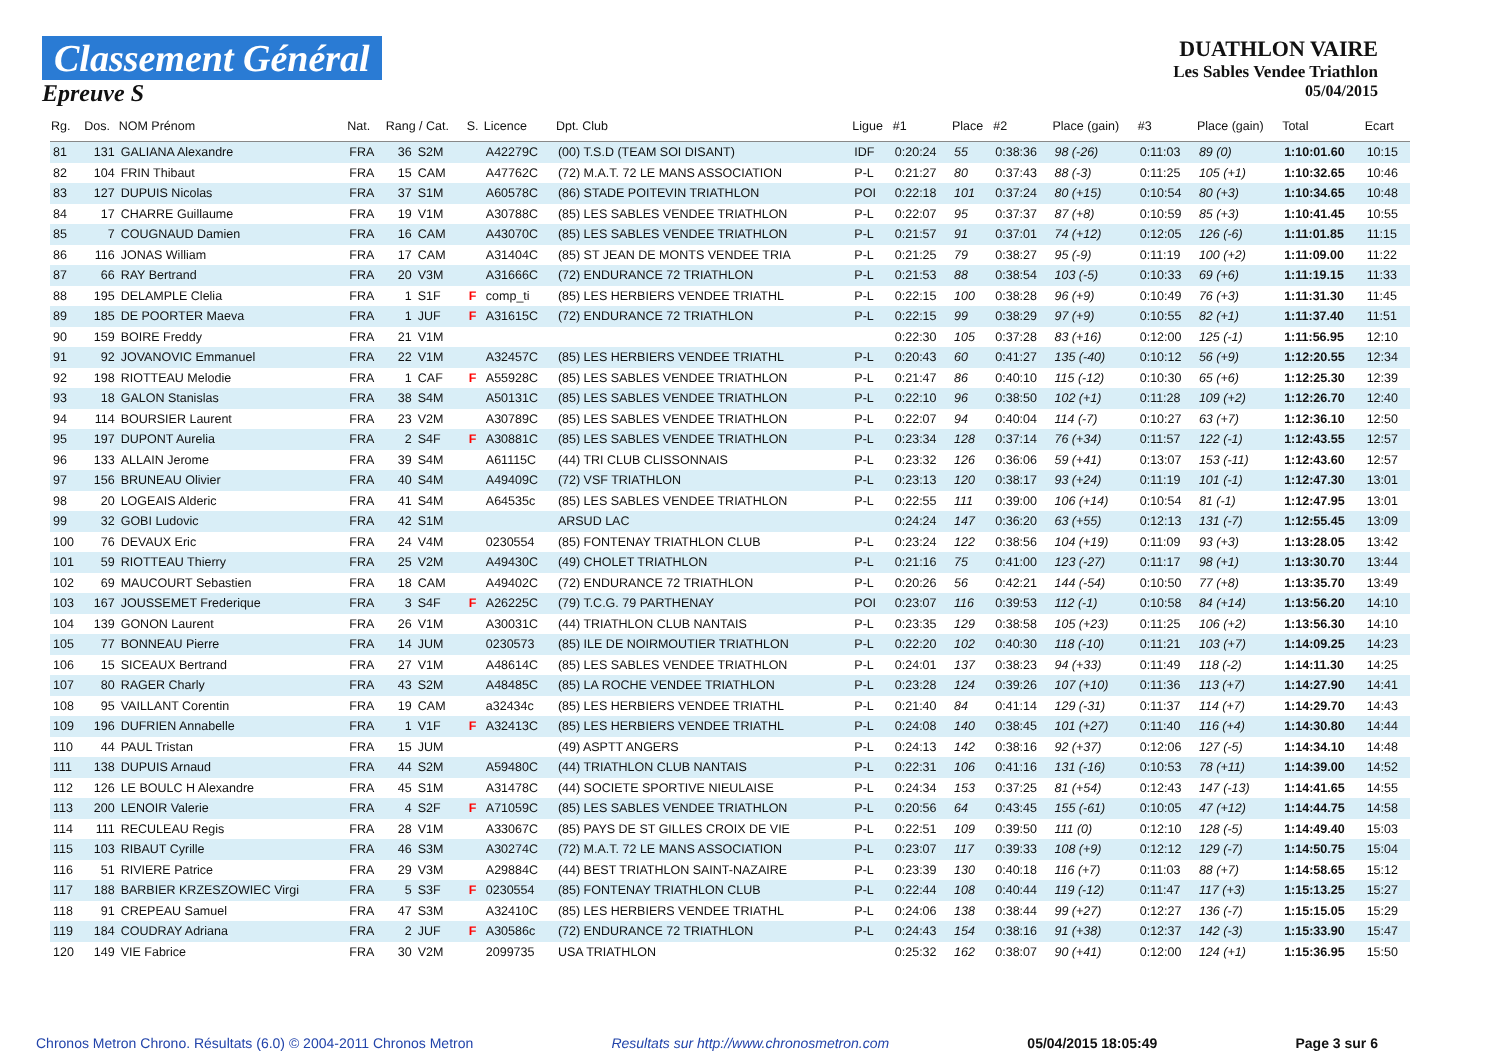Classement Général
Epreuve S
DUATHLON VAIRE
Les Sables Vendee Triathlon
05/04/2015
| Rg. | Dos. | NOM Prénom | Nat. | Rang / Cat. | | S. | Licence | Dpt. Club | Ligue | #1 | Place | #2 | Place (gain) | #3 | Place (gain) | Total | Ecart |
| --- | --- | --- | --- | --- | --- | --- | --- | --- | --- | --- | --- | --- | --- | --- | --- | --- | --- |
| 81 | 131 | GALIANA Alexandre | FRA | 36 | S2M | | A42279C | (00) T.S.D (TEAM SOI DISANT) | IDF | 0:20:24 | 55 | 0:38:36 | 98 (-26) | 0:11:03 | 89 (0) | 1:10:01.60 | 10:15 |
| 82 | 104 | FRIN Thibaut | FRA | 15 | CAM | | A47762C | (72) M.A.T. 72 LE MANS ASSOCIATION | P-L | 0:21:27 | 80 | 0:37:43 | 88 (-3) | 0:11:25 | 105 (+1) | 1:10:32.65 | 10:46 |
| 83 | 127 | DUPUIS Nicolas | FRA | 37 | S1M | | A60578C | (86) STADE POITEVIN TRIATHLON | POI | 0:22:18 | 101 | 0:37:24 | 80 (+15) | 0:10:54 | 80 (+3) | 1:10:34.65 | 10:48 |
| 84 | 17 | CHARRE Guillaume | FRA | 19 | V1M | | A30788C | (85) LES SABLES VENDEE TRIATHLON | P-L | 0:22:07 | 95 | 0:37:37 | 87 (+8) | 0:10:59 | 85 (+3) | 1:10:41.45 | 10:55 |
| 85 | 7 | COUGNAUD Damien | FRA | 16 | CAM | | A43070C | (85) LES SABLES VENDEE TRIATHLON | P-L | 0:21:57 | 91 | 0:37:01 | 74 (+12) | 0:12:05 | 126 (-6) | 1:11:01.85 | 11:15 |
| 86 | 116 | JONAS William | FRA | 17 | CAM | | A31404C | (85) ST JEAN DE MONTS VENDEE TRIA | P-L | 0:21:25 | 79 | 0:38:27 | 95 (-9) | 0:11:19 | 100 (+2) | 1:11:09.00 | 11:22 |
| 87 | 66 | RAY Bertrand | FRA | 20 | V3M | | A31666C | (72) ENDURANCE 72 TRIATHLON | P-L | 0:21:53 | 88 | 0:38:54 | 103 (-5) | 0:10:33 | 69 (+6) | 1:11:19.15 | 11:33 |
| 88 | 195 | DELAMPLE Clelia | FRA | 1 | S1F | F | comp_ti | (85) LES HERBIERS VENDEE TRIATHL | P-L | 0:22:15 | 100 | 0:38:28 | 96 (+9) | 0:10:49 | 76 (+3) | 1:11:31.30 | 11:45 |
| 89 | 185 | DE POORTER Maeva | FRA | 1 | JUF | F | A31615C | (72) ENDURANCE 72 TRIATHLON | P-L | 0:22:15 | 99 | 0:38:29 | 97 (+9) | 0:10:55 | 82 (+1) | 1:11:37.40 | 11:51 |
| 90 | 159 | BOIRE Freddy | FRA | 21 | V1M | | | | | 0:22:30 | 105 | 0:37:28 | 83 (+16) | 0:12:00 | 125 (-1) | 1:11:56.95 | 12:10 |
| 91 | 92 | JOVANOVIC Emmanuel | FRA | 22 | V1M | | A32457C | (85) LES HERBIERS VENDEE TRIATHL | P-L | 0:20:43 | 60 | 0:41:27 | 135 (-40) | 0:10:12 | 56 (+9) | 1:12:20.55 | 12:34 |
| 92 | 198 | RIOTTEAU Melodie | FRA | 1 | CAF | F | A55928C | (85) LES SABLES VENDEE TRIATHLON | P-L | 0:21:47 | 86 | 0:40:10 | 115 (-12) | 0:10:30 | 65 (+6) | 1:12:25.30 | 12:39 |
| 93 | 18 | GALON Stanislas | FRA | 38 | S4M | | A50131C | (85) LES SABLES VENDEE TRIATHLON | P-L | 0:22:10 | 96 | 0:38:50 | 102 (+1) | 0:11:28 | 109 (+2) | 1:12:26.70 | 12:40 |
| 94 | 114 | BOURSIER Laurent | FRA | 23 | V2M | | A30789C | (85) LES SABLES VENDEE TRIATHLON | P-L | 0:22:07 | 94 | 0:40:04 | 114 (-7) | 0:10:27 | 63 (+7) | 1:12:36.10 | 12:50 |
| 95 | 197 | DUPONT Aurelia | FRA | 2 | S4F | F | A30881C | (85) LES SABLES VENDEE TRIATHLON | P-L | 0:23:34 | 128 | 0:37:14 | 76 (+34) | 0:11:57 | 122 (-1) | 1:12:43.55 | 12:57 |
| 96 | 133 | ALLAIN Jerome | FRA | 39 | S4M | | A61115C | (44) TRI CLUB CLISSONNAIS | P-L | 0:23:32 | 126 | 0:36:06 | 59 (+41) | 0:13:07 | 153 (-11) | 1:12:43.60 | 12:57 |
| 97 | 156 | BRUNEAU Olivier | FRA | 40 | S4M | | A49409C | (72) VSF TRIATHLON | P-L | 0:23:13 | 120 | 0:38:17 | 93 (+24) | 0:11:19 | 101 (-1) | 1:12:47.30 | 13:01 |
| 98 | 20 | LOGEAIS Alderic | FRA | 41 | S4M | | A64535c | (85) LES SABLES VENDEE TRIATHLON | P-L | 0:22:55 | 111 | 0:39:00 | 106 (+14) | 0:10:54 | 81 (-1) | 1:12:47.95 | 13:01 |
| 99 | 32 | GOBI Ludovic | FRA | 42 | S1M | | | ARSUD LAC | | 0:24:24 | 147 | 0:36:20 | 63 (+55) | 0:12:13 | 131 (-7) | 1:12:55.45 | 13:09 |
| 100 | 76 | DEVAUX Eric | FRA | 24 | V4M | | 0230554 | (85) FONTENAY TRIATHLON CLUB | P-L | 0:23:24 | 122 | 0:38:56 | 104 (+19) | 0:11:09 | 93 (+3) | 1:13:28.05 | 13:42 |
| 101 | 59 | RIOTTEAU Thierry | FRA | 25 | V2M | | A49430C | (49) CHOLET TRIATHLON | P-L | 0:21:16 | 75 | 0:41:00 | 123 (-27) | 0:11:17 | 98 (+1) | 1:13:30.70 | 13:44 |
| 102 | 69 | MAUCOURT Sebastien | FRA | 18 | CAM | | A49402C | (72) ENDURANCE 72 TRIATHLON | P-L | 0:20:26 | 56 | 0:42:21 | 144 (-54) | 0:10:50 | 77 (+8) | 1:13:35.70 | 13:49 |
| 103 | 167 | JOUSSEMET Frederique | FRA | 3 | S4F | F | A26225C | (79) T.C.G. 79 PARTHENAY | POI | 0:23:07 | 116 | 0:39:53 | 112 (-1) | 0:10:58 | 84 (+14) | 1:13:56.20 | 14:10 |
| 104 | 139 | GONON Laurent | FRA | 26 | V1M | | A30031C | (44) TRIATHLON CLUB NANTAIS | P-L | 0:23:35 | 129 | 0:38:58 | 105 (+23) | 0:11:25 | 106 (+2) | 1:13:56.30 | 14:10 |
| 105 | 77 | BONNEAU Pierre | FRA | 14 | JUM | | 0230573 | (85) ILE DE NOIRMOUTIER TRIATHLON | P-L | 0:22:20 | 102 | 0:40:30 | 118 (-10) | 0:11:21 | 103 (+7) | 1:14:09.25 | 14:23 |
| 106 | 15 | SICEAUX Bertrand | FRA | 27 | V1M | | A48614C | (85) LES SABLES VENDEE TRIATHLON | P-L | 0:24:01 | 137 | 0:38:23 | 94 (+33) | 0:11:49 | 118 (-2) | 1:14:11.30 | 14:25 |
| 107 | 80 | RAGER Charly | FRA | 43 | S2M | | A48485C | (85) LA ROCHE VENDEE TRIATHLON | P-L | 0:23:28 | 124 | 0:39:26 | 107 (+10) | 0:11:36 | 113 (+7) | 1:14:27.90 | 14:41 |
| 108 | 95 | VAILLANT Corentin | FRA | 19 | CAM | | a32434c | (85) LES HERBIERS VENDEE TRIATHL | P-L | 0:21:40 | 84 | 0:41:14 | 129 (-31) | 0:11:37 | 114 (+7) | 1:14:29.70 | 14:43 |
| 109 | 196 | DUFRIEN Annabelle | FRA | 1 | V1F | F | A32413C | (85) LES HERBIERS VENDEE TRIATHL | P-L | 0:24:08 | 140 | 0:38:45 | 101 (+27) | 0:11:40 | 116 (+4) | 1:14:30.80 | 14:44 |
| 110 | 44 | PAUL Tristan | FRA | 15 | JUM | | | (49) ASPTT ANGERS | P-L | 0:24:13 | 142 | 0:38:16 | 92 (+37) | 0:12:06 | 127 (-5) | 1:14:34.10 | 14:48 |
| 111 | 138 | DUPUIS Arnaud | FRA | 44 | S2M | | A59480C | (44) TRIATHLON CLUB NANTAIS | P-L | 0:22:31 | 106 | 0:41:16 | 131 (-16) | 0:10:53 | 78 (+11) | 1:14:39.00 | 14:52 |
| 112 | 126 | LE BOULC H Alexandre | FRA | 45 | S1M | | A31478C | (44) SOCIETE SPORTIVE NIEULAISE | P-L | 0:24:34 | 153 | 0:37:25 | 81 (+54) | 0:12:43 | 147 (-13) | 1:14:41.65 | 14:55 |
| 113 | 200 | LENOIR Valerie | FRA | 4 | S2F | F | A71059C | (85) LES SABLES VENDEE TRIATHLON | P-L | 0:20:56 | 64 | 0:43:45 | 155 (-61) | 0:10:05 | 47 (+12) | 1:14:44.75 | 14:58 |
| 114 | 111 | RECULEAU Regis | FRA | 28 | V1M | | A33067C | (85) PAYS DE ST GILLES CROIX DE VIE | P-L | 0:22:51 | 109 | 0:39:50 | 111 (0) | 0:12:10 | 128 (-5) | 1:14:49.40 | 15:03 |
| 115 | 103 | RIBAUT Cyrille | FRA | 46 | S3M | | A30274C | (72) M.A.T. 72 LE MANS ASSOCIATION | P-L | 0:23:07 | 117 | 0:39:33 | 108 (+9) | 0:12:12 | 129 (-7) | 1:14:50.75 | 15:04 |
| 116 | 51 | RIVIERE Patrice | FRA | 29 | V3M | | A29884C | (44) BEST TRIATHLON SAINT-NAZAIRE | P-L | 0:23:39 | 130 | 0:40:18 | 116 (+7) | 0:11:03 | 88 (+7) | 1:14:58.65 | 15:12 |
| 117 | 188 | BARBIER KRZESZOWIEC Virgi | FRA | 5 | S3F | F | 0230554 | (85) FONTENAY TRIATHLON CLUB | P-L | 0:22:44 | 108 | 0:40:44 | 119 (-12) | 0:11:47 | 117 (+3) | 1:15:13.25 | 15:27 |
| 118 | 91 | CREPEAU Samuel | FRA | 47 | S3M | | A32410C | (85) LES HERBIERS VENDEE TRIATHL | P-L | 0:24:06 | 138 | 0:38:44 | 99 (+27) | 0:12:27 | 136 (-7) | 1:15:15.05 | 15:29 |
| 119 | 184 | COUDRAY Adriana | FRA | 2 | JUF | F | A30586c | (72) ENDURANCE 72 TRIATHLON | P-L | 0:24:43 | 154 | 0:38:16 | 91 (+38) | 0:12:37 | 142 (-3) | 1:15:33.90 | 15:47 |
| 120 | 149 | VIE Fabrice | FRA | 30 | V2M | | 2099735 | USA TRIATHLON | | 0:25:32 | 162 | 0:38:07 | 90 (+41) | 0:12:00 | 124 (+1) | 1:15:36.95 | 15:50 |
Chronos Metron Chrono. Résultats (6.0) © 2004-2011 Chronos Metron Resultats sur http://www.chronosmetron.com 05/04/2015 18:05:49 Page 3 sur 6